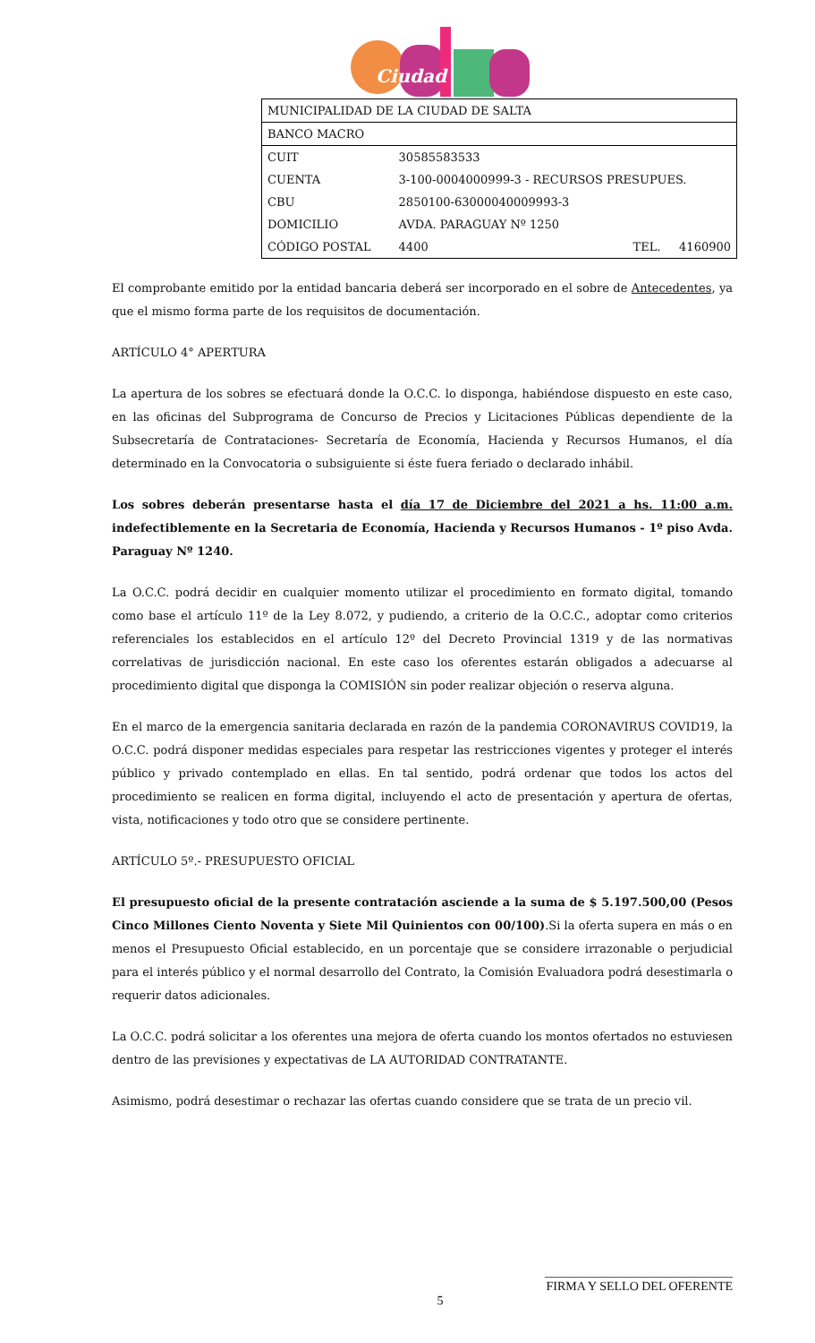Ciudad
| MUNICIPALIDAD DE LA CIUDAD DE SALTA | | |
| BANCO MACRO | | |
| CUIT | 30585583533 | |
| CUENTA | 3-100-0004000999-3 - RECURSOS PRESUPUES. | |
| CBU | 2850100-63000040009993-3 | |
| DOMICILIO | AVDA. PARAGUAY Nº 1250 | |
| CÓDIGO POSTAL | 4400 | TEL. 4160900 |
El comprobante emitido por la entidad bancaria deberá ser incorporado en el sobre de Antecedentes, ya que el mismo forma parte de los requisitos de documentación.
ARTÍCULO 4° APERTURA
La apertura de los sobres se efectuará donde la O.C.C. lo disponga, habiéndose dispuesto en este caso, en las oficinas del Subprograma de Concurso de Precios y Licitaciones Públicas dependiente de la Subsecretaría de Contrataciones- Secretaría de Economía, Hacienda y Recursos Humanos, el día determinado en la Convocatoria o subsiguiente si éste fuera feriado o declarado inhábil.
Los sobres deberán presentarse hasta el día 17 de Diciembre del 2021 a hs. 11:00 a.m. indefectiblemente en la Secretaria de Economía, Hacienda y Recursos Humanos - 1º piso Avda. Paraguay Nº 1240.
La O.C.C. podrá decidir en cualquier momento utilizar el procedimiento en formato digital, tomando como base el artículo 11º de la Ley 8.072, y pudiendo, a criterio de la O.C.C., adoptar como criterios referenciales los establecidos en el artículo 12º del Decreto Provincial 1319 y de las normativas correlativas de jurisdicción nacional. En este caso los oferentes estarán obligados a adecuarse al procedimiento digital que disponga la COMISIÓN sin poder realizar objeción o reserva alguna.
En el marco de la emergencia sanitaria declarada en razón de la pandemia CORONAVIRUS COVID19, la O.C.C. podrá disponer medidas especiales para respetar las restricciones vigentes y proteger el interés público y privado contemplado en ellas. En tal sentido, podrá ordenar que todos los actos del procedimiento se realicen en forma digital, incluyendo el acto de presentación y apertura de ofertas, vista, notificaciones y todo otro que se considere pertinente.
ARTÍCULO 5º.- PRESUPUESTO OFICIAL
El presupuesto oficial de la presente contratación asciende a la suma de $ 5.197.500,00 (Pesos Cinco Millones Ciento Noventa y Siete Mil Quinientos con 00/100).Si la oferta supera en más o en menos el Presupuesto Oficial establecido, en un porcentaje que se considere irrazonable o perjudicial para el interés público y el normal desarrollo del Contrato, la Comisión Evaluadora podrá desestimarla o requerir datos adicionales.
La O.C.C. podrá solicitar a los oferentes una mejora de oferta cuando los montos ofertados no estuviesen dentro de las previsiones y expectativas de LA AUTORIDAD CONTRATANTE.
Asimismo, podrá desestimar o rechazar las ofertas cuando considere que se trata de un precio vil.
______________________________
FIRMA Y SELLO DEL OFERENTE
5